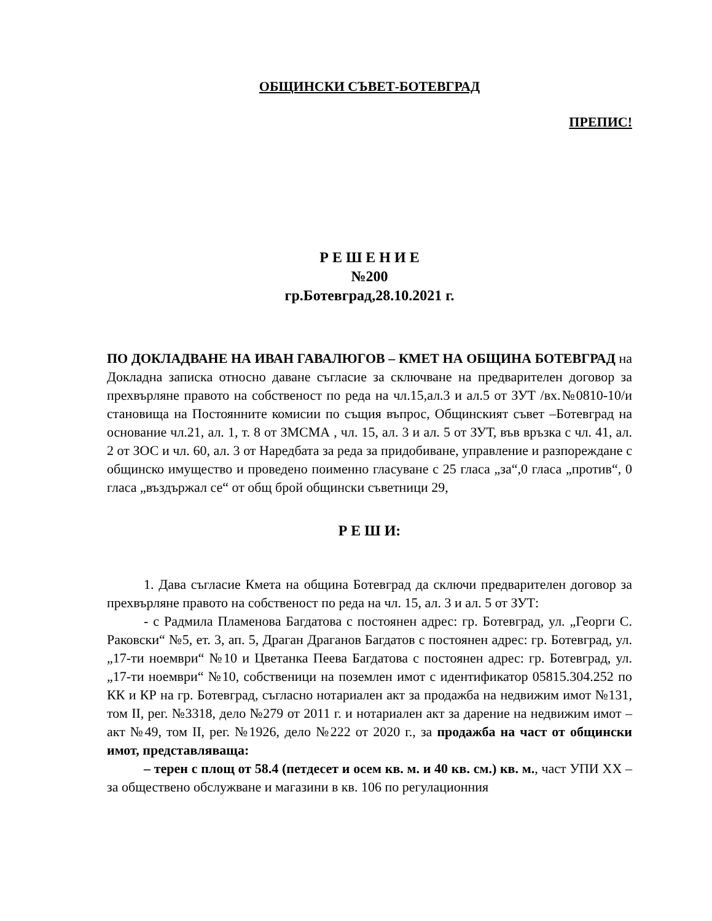ОБЩИНСКИ СЪВЕТ-БОТЕВГРАД
ПРЕПИС!
Р Е Ш Е Н И Е
№200
гр.Ботевград,28.10.2021 г.
ПО ДОКЛАДВАНЕ НА ИВАН ГАВАЛЮГОВ – КМЕТ НА ОБЩИНА БОТЕВГРАД на Докладна записка относно даване съгласие за сключване на предварителен договор за прехвърляне правото на собственост по реда на чл.15,ал.3 и ал.5 от ЗУТ /вх.№0810-10/и становища на Постоянните комисии по същия въпрос, Общинският съвет –Ботевград на основание чл.21, ал. 1, т. 8 от ЗМСМА , чл. 15, ал. 3 и ал. 5 от ЗУТ, във връзка с чл. 41, ал. 2 от ЗОС и чл. 60, ал. 3 от Наредбата за реда за придобиване, управление и разпореждане с общинско имущество и проведено поименно гласуване с 25 гласа „за“,0 гласа „против“, 0 гласа „въздържал се“ от общ брой общински съветници 29,
Р Е Ш И:
1. Дава съгласие Кмета на община Ботевград да сключи предварителен договор за прехвърляне правото на собственост по реда на чл. 15, ал. 3 и ал. 5 от ЗУТ:
- с Радмила Пламенова Багдатова с постоянен адрес: гр. Ботевград, ул. „Георги С. Раковски“ №5, ет. 3, ап. 5, Драган Драганов Багдатов с постоянен адрес: гр. Ботевград, ул. „17-ти ноември“ №10 и Цветанка Пеева Багдатова с постоянен адрес: гр. Ботевград, ул. „17-ти ноември“ №10, собственици на поземлен имот с идентификатор 05815.304.252 по КК и КР на гр. Ботевград, съгласно нотариален акт за продажба на недвижим имот №131, том II, рег. №3318, дело №279 от 2011 г. и нотариален акт за дарение на недвижим имот – акт №49, том II, рег. №1926, дело №222 от 2020 г., за продажба на част от общински имот, представляваща:
– терен с площ от 58.4 (петдесет и осем кв. м. и 40 кв. см.) кв. м., част УПИ XX – за обществено обслужване и магазини в кв. 106 по регулационния